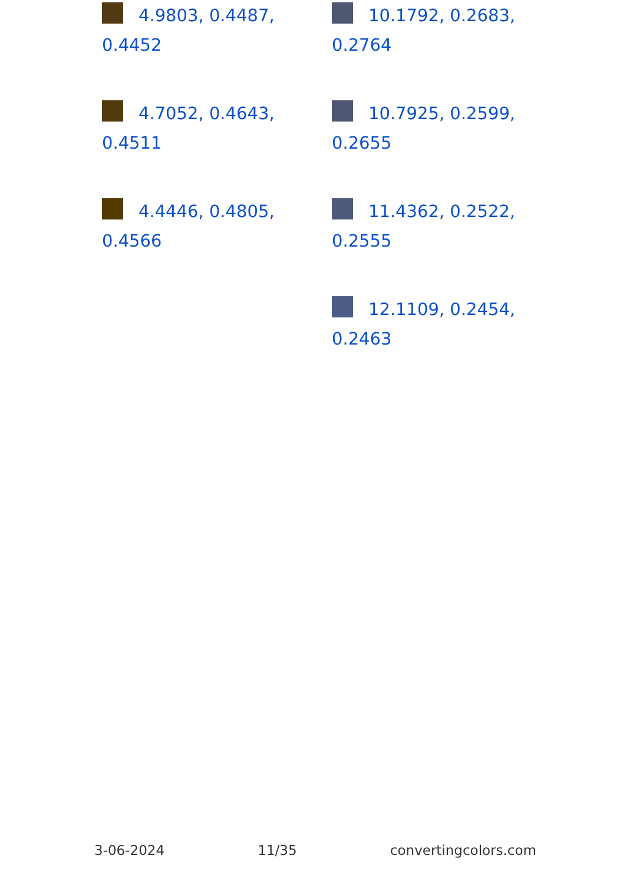4.9803, 0.4487, 0.4452
4.7052, 0.4643, 0.4511
4.4446, 0.4805, 0.4566
10.1792, 0.2683, 0.2764
10.7925, 0.2599, 0.2655
11.4362, 0.2522, 0.2555
12.1109, 0.2454, 0.2463
3-06-2024 11/35 convertingcolors.com